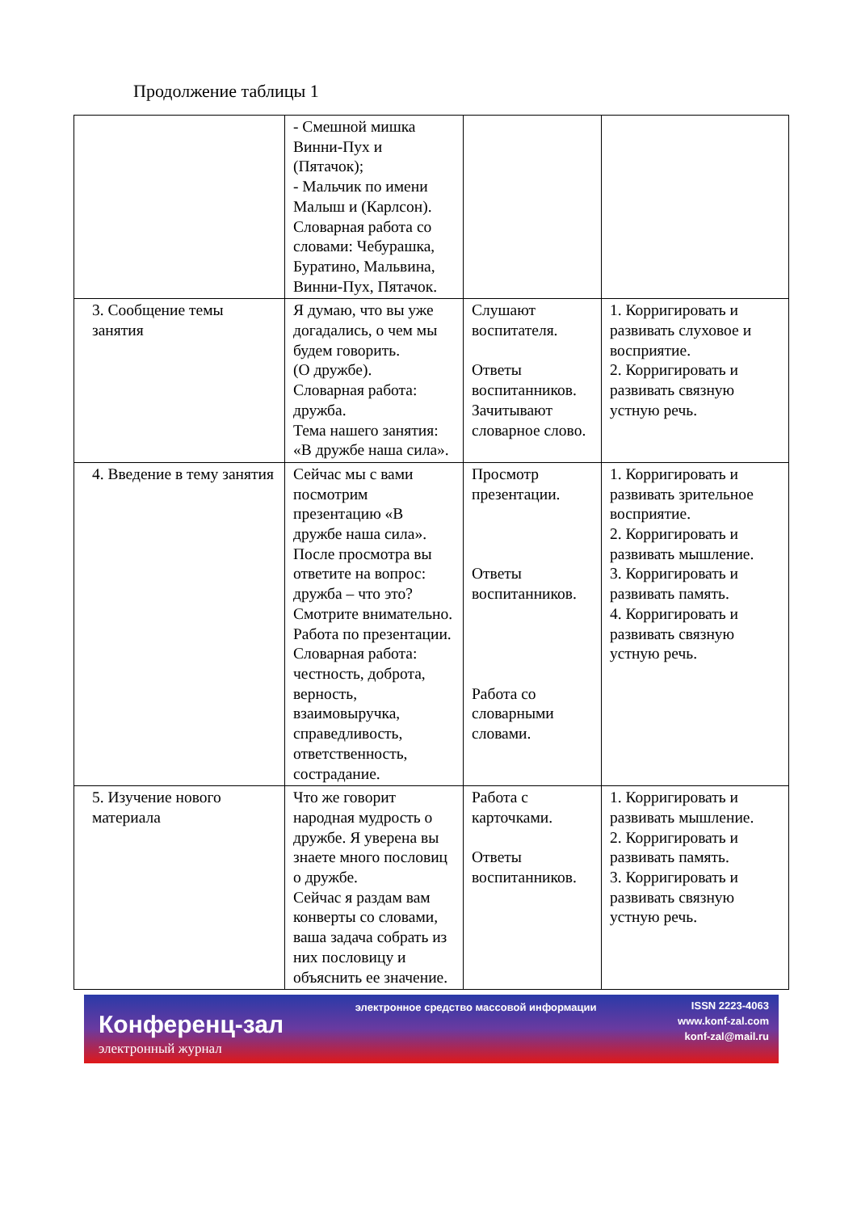Продолжение таблицы 1
| | - Смешной мишка Винни-Пух и (Пятачок); - Мальчик по имени Малыш и (Карлсон). Словарная работа со словами: Чебурашка, Буратино, Мальвина, Винни-Пух, Пятачок. | | |
| 3. Сообщение темы занятия | Я думаю, что вы уже догадались, о чем мы будем говорить. (О дружбе). Словарная работа: дружба. Тема нашего занятия: «В дружбе наша сила». | Слушают воспитателя. Ответы воспитанников. Зачитывают словарное слово. | 1. Корригировать и развивать слуховое и восприятие. 2. Корригировать и развивать связную устную речь. |
| 4. Введение в тему занятия | Сейчас мы с вами посмотрим презентацию «В дружбе наша сила». После просмотра вы ответите на вопрос: дружба – что это? Смотрите внимательно. Работа по презентации. Словарная работа: честность, доброта, верность, взаимовыручка, справедливость, ответственность, сострадание. | Просмотр презентации. Ответы воспитанников. Работа со словарными словами. | 1. Корригировать и развивать зрительное восприятие. 2. Корригировать и развивать мышление. 3. Корригировать и развивать память. 4. Корригировать и развивать связную устную речь. |
| 5. Изучение нового материала | Что же говорит народная мудрость о дружбе. Я уверена вы знаете много пословиц о дружбе. Сейчас я раздам вам конверты со словами, ваша задача собрать из них пословицу и объяснить ее значение. | Работа с карточками. Ответы воспитанников. | 1. Корригировать и развивать мышление. 2. Корригировать и развивать память. 3. Корригировать и развивать связную устную речь. |
Конференц-зал
электронный журнал
электронное средство массовой информации
ISSN 2223-4063
www.konf-zal.com
konf-zal@mail.ru